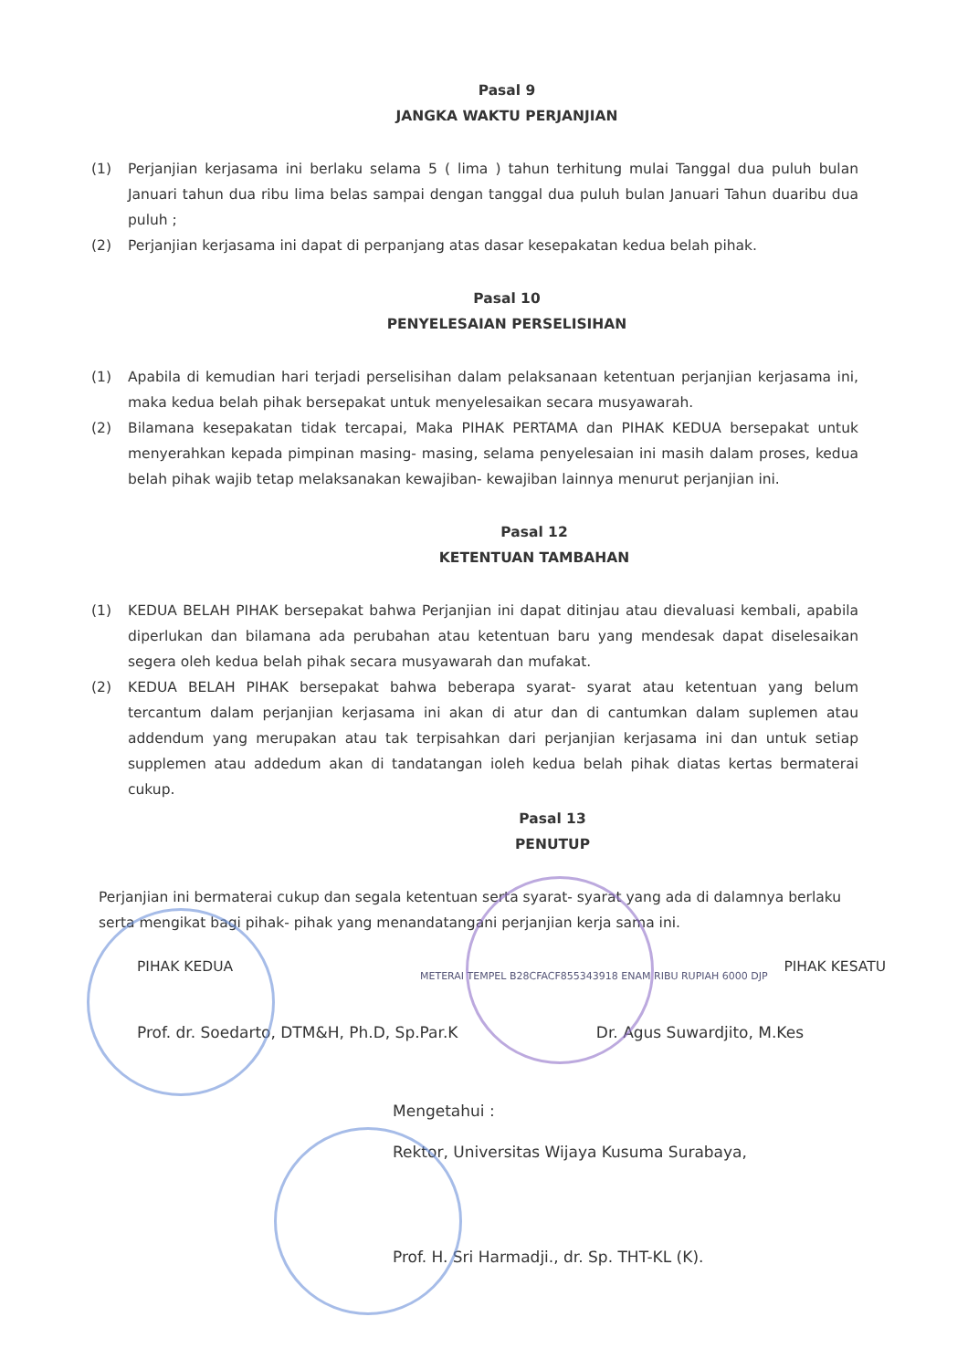Pasal 9
JANGKA WAKTU PERJANJIAN
(1) Perjanjian kerjasama ini berlaku selama 5 ( lima ) tahun terhitung mulai Tanggal dua puluh bulan Januari tahun dua ribu lima belas sampai dengan tanggal dua puluh bulan Januari Tahun duaribu dua puluh ;
(2) Perjanjian kerjasama ini dapat di perpanjang atas dasar kesepakatan kedua belah pihak.
Pasal 10
PENYELESAIAN PERSELISIHAN
(1) Apabila di kemudian hari terjadi perselisihan dalam pelaksanaan ketentuan perjanjian kerjasama ini, maka kedua belah pihak bersepakat untuk menyelesaikan secara musyawarah.
(2) Bilamana kesepakatan tidak tercapai, Maka PIHAK PERTAMA dan PIHAK KEDUA bersepakat untuk menyerahkan kepada pimpinan masing- masing, selama penyelesaian ini masih dalam proses, kedua belah pihak wajib tetap melaksanakan kewajiban- kewajiban lainnya menurut perjanjian ini.
Pasal 12
KETENTUAN TAMBAHAN
(1) KEDUA BELAH PIHAK bersepakat bahwa Perjanjian ini dapat ditinjau atau dievaluasi kembali, apabila diperlukan dan bilamana ada perubahan atau ketentuan baru yang mendesak dapat diselesaikan segera oleh kedua belah pihak secara musyawarah dan mufakat.
(2) KEDUA BELAH PIHAK bersepakat bahwa beberapa syarat- syarat atau ketentuan yang belum tercantum dalam perjanjian kerjasama ini akan di atur dan di cantumkan dalam suplemen atau addendum yang merupakan atau tak terpisahkan dari perjanjian kerjasama ini dan untuk setiap supplemen atau addedum akan di tandatangan ioleh kedua belah pihak diatas kertas bermaterai cukup.
Pasal 13
PENUTUP
Perjanjian ini bermaterai cukup dan segala ketentuan serta syarat- syarat yang ada di dalamnya berlaku serta mengikat bagi pihak- pihak yang menandatangani perjanjian kerja sama ini.
PIHAK KEDUA PIHAK KESATU
METERAI TEMPEL B28CFACF855343918 ENAM RIBU RUPIAH 6000 DJP
Prof. dr. Soedarto, DTM&H, Ph.D, Sp.Par.K Dr. Agus Suwardjito, M.Kes
Mengetahui :
Rektor, Universitas Wijaya Kusuma Surabaya,
Prof. H. Sri Harmadji., dr. Sp. THT-KL (K).